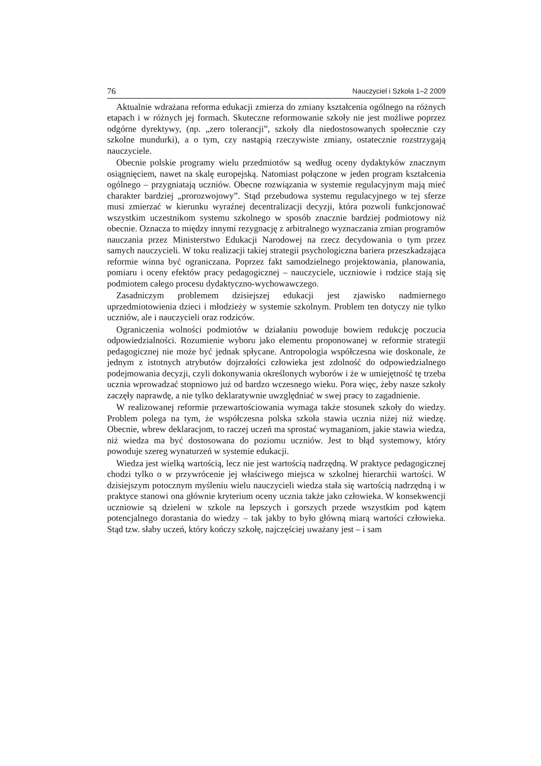76 Nauczyciel i Szkoła 1–2 2009
Aktualnie wdrażana reforma edukacji zmierza do zmiany kształcenia ogólnego na różnych etapach i w różnych jej formach. Skuteczne reformowanie szkoły nie jest możliwe poprzez odgórne dyrektywy, (np. „zero tolerancji”, szkoły dla niedostosowanych społecznie czy szkolne mundurki), a o tym, czy nastąpią rzeczywiste zmiany, ostatecznie rozstrzygają nauczyciele.
Obecnie polskie programy wielu przedmiotów są według oceny dydaktyków znacznym osiągnięciem, nawet na skalę europejską. Natomiast połączone w jeden program kształcenia ogólnego – przygniatają uczniów. Obecne rozwiązania w systemie regulacyjnym mają mieć charakter bardziej „prorozwojowy”. Stąd przebudowa systemu regulacyjnego w tej sferze musi zmierzać w kierunku wyraźnej decentralizacji decyzji, która pozwoli funkcjonować wszystkim uczestnikom systemu szkolnego w sposób znacznie bardziej podmiotowy niż obecnie. Oznacza to między innymi rezygnację z arbitralnego wyznaczania zmian programów nauczania przez Ministerstwo Edukacji Narodowej na rzecz decydowania o tym przez samych nauczycieli. W toku realizacji takiej strategii psychologiczna bariera przeszkadzająca reformie winna być ograniczana. Poprzez fakt samodzielnego projektowania, planowania, pomiaru i oceny efektów pracy pedagogicznej – nauczyciele, uczniowie i rodzice stają się podmiotem całego procesu dydaktyczno-wychowawczego.
Zasadniczym problemem dzisiejszej edukacji jest zjawisko nadmiernego uprzedmiotowienia dzieci i młodzieży w systemie szkolnym. Problem ten dotyczy nie tylko uczniów, ale i nauczycieli oraz rodziców.
Ograniczenia wolności podmiotów w działaniu powoduje bowiem redukcję poczucia odpowiedzialności. Rozumienie wyboru jako elementu proponowanej w reformie strategii pedagogicznej nie może być jednak spłycane. Antropologia współczesna wie doskonale, że jednym z istotnych atrybutów dojrzałości człowieka jest zdolność do odpowiedzialnego podejmowania decyzji, czyli dokonywania określonych wyborów i że w umiejętność tę trzeba ucznia wprowadzać stopniowo już od bardzo wczesnego wieku. Pora więc, żeby nasze szkoły zaczęły naprawdę, a nie tylko deklaratywnie uwzględniać w swej pracy to zagadnienie.
W realizowanej reformie przewartościowania wymaga także stosunek szkoły do wiedzy. Problem polega na tym, że współczesna polska szkoła stawia ucznia niżej niż wiedzę. Obecnie, wbrew deklaracjom, to raczej uczeń ma sprostać wymaganiom, jakie stawia wiedza, niż wiedza ma być dostosowana do poziomu uczniów. Jest to błąd systemowy, który powoduje szereg wynaturzeń w systemie edukacji.
Wiedza jest wielką wartością, lecz nie jest wartością nadrzędną. W praktyce pedagogicznej chodzi tylko o w przywrócenie jej właściwego miejsca w szkolnej hierarchii wartości. W dzisiejszym potocznym myśleniu wielu nauczycieli wiedza stała się wartością nadrzędną i w praktyce stanowi ona głównie kryterium oceny ucznia także jako człowieka. W konsekwencji uczniowie są dzieleni w szkole na lepszych i gorszych przede wszystkim pod kątem potencjalnego dorastania do wiedzy – tak jakby to było główną miarą wartości człowieka. Stąd tzw. słaby uczeń, który kończy szkołę, najczęściej uważany jest – i sam